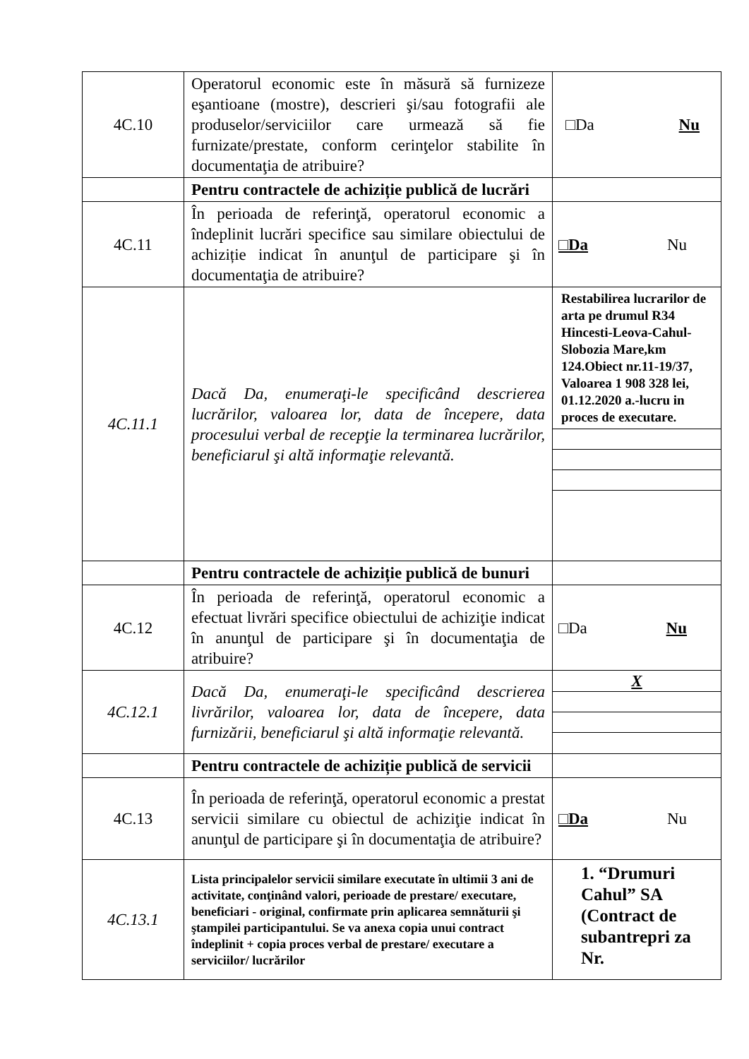| 4C.10 | Operatorul economic este în măsură să furnizeze eşantioane (mostre), descrieri şi/sau fotografii ale produselor/serviciilor care urmează să fie furnizate/prestate, conform cerinţelor stabilite în documentaţia de atribuire? | □Da Nu |
| | Pentru contractele de achiziție publică de lucrări | |
| 4C.11 | În perioada de referinţă, operatorul economic a îndeplinit lucrări specifice sau similare obiectului de achiziție indicat în anunţul de participare şi în documentaţia de atribuire? | □Da Nu |
| 4C.11.1 | Dacă Da, enumeraţi-le specificând descrierea lucrărilor, valoarea lor, data de începere, data procesului verbal de recepţie la terminarea lucrărilor, beneficiarul şi altă informaţie relevantă. | / Restabilirea lucrarilor de arta pe drumul R34 Hincesti-Leova-Cahul-Slobozia Mare,km 124.Obiect nr.11-19/37, Valoarea 1 908 328 lei, 01.12.2020 a.-lucru in proces de executare. / |
| | Pentru contractele de achiziție publică de bunuri | |
| 4C.12 | În perioada de referinţă, operatorul economic a efectuat livrări specifice obiectului de achiziţie indicat în anunţul de participare şi în documentaţia de atribuire? | □Da Nu |
| 4C.12.1 | Dacă Da, enumeraţi-le specificând descrierea livrărilor, valoarea lor, data de începere, data furnizării, beneficiarul şi altă informaţie relevantă. | / X / |
| | Pentru contractele de achiziție publică de servicii | |
| 4C.13 | În perioada de referinţă, operatorul economic a prestat servicii similare cu obiectul de achiziţie indicat în anunţul de participare şi în documentaţia de atribuire? | □Da Nu |
| 4C.13.1 | Lista principalelor servicii similare executate în ultimii 3 ani de activitate, conţinând valori, perioade de prestare/ executare, beneficiari - original, confirmate prin aplicarea semnăturii şi ştampilei participantului. Se va anexa copia unui contract îndeplinit + copia proces verbal de prestare/ executare a serviciilor/ lucrărilor | 1. “Drumuri Cahul” SA (Contract de subantrepri za Nr. |